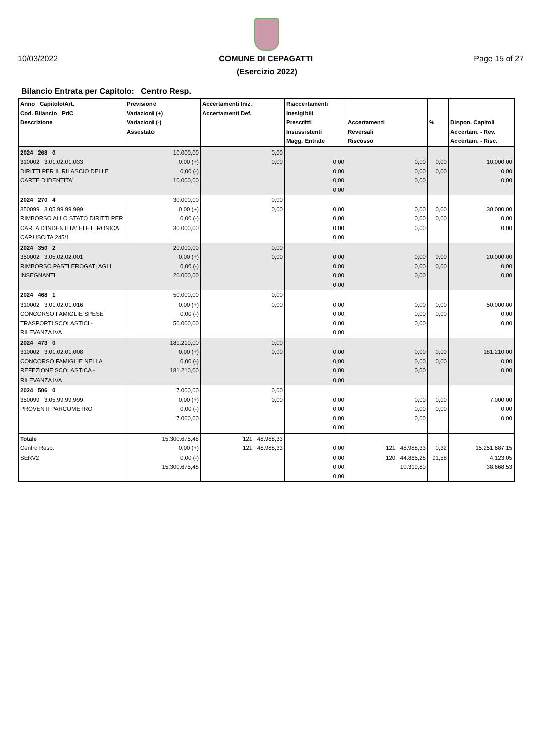10/03/2022 COMUNE DI CEPAGATTI Page 15 of 27
(Esercizio 2022)
Bilancio Entrata per Capitolo: Centro Resp.
| Anno Capitolo/Art. Cod. Bilancio PdC Descrizione | Previsione Variazioni (+) Variazioni (-) Assestato | Accertamenti Iniz. Accertamenti Def. | Riaccertamenti Inesigibili Prescritti Insussistenti Magg. Entrate | Accertamenti Reversali Riscosso | % | Dispon. Capitoli Accertam. - Rev. Accertam. - Risc. |
| --- | --- | --- | --- | --- | --- | --- |
| 2024 268 0 310002 3.01.02.01.033 DIRITTI PER IL RILASCIO DELLE CARTE D'IDENTITA' | 10.000,00 0,00 (+) 0,00 (-) 10.000,00 | 0,00 0,00 | 0,00 0,00 0,00 0,00 | 0,00 0,00 0,00 | 0,00 0,00 | 10.000,00 0,00 0,00 |
| 2024 270 4 350099 3.05.99.99.999 RIMBORSO ALLO STATO DIRITTI PER CARTA D'INDENTITA' ELETTRONICA CAP.USCITA 245/1 | 30.000,00 0,00 (+) 0,00 (-) 30.000,00 | 0,00 0,00 | 0,00 0,00 0,00 0,00 | 0,00 0,00 0,00 | 0,00 0,00 | 30.000,00 0,00 0,00 |
| 2024 350 2 350002 3.05.02.02.001 RIMBORSO PASTI EROGATI AGLI INSEGNANTI | 20.000,00 0,00 (+) 0,00 (-) 20.000,00 | 0,00 0,00 | 0,00 0,00 0,00 0,00 | 0,00 0,00 0,00 | 0,00 0,00 | 20.000,00 0,00 0,00 |
| 2024 468 1 310002 3.01.02.01.016 CONCORSO FAMIGLIE SPESE TRASPORTI SCOLASTICI - RILEVANZA IVA | 50.000,00 0,00 (+) 0,00 (-) 50.000,00 | 0,00 0,00 | 0,00 0,00 0,00 0,00 | 0,00 0,00 0,00 | 0,00 0,00 | 50.000,00 0,00 0,00 |
| 2024 473 0 310002 3.01.02.01.008 CONCORSO FAMIGLIE NELLA REFEZIONE SCOLASTICA - RILEVANZA IVA | 181.210,00 0,00 (+) 0,00 (-) 181.210,00 | 0,00 0,00 | 0,00 0,00 0,00 0,00 | 0,00 0,00 0,00 | 0,00 0,00 | 181.210,00 0,00 0,00 |
| 2024 506 0 350099 3.05.99.99.999 PROVENTI PARCOMETRO | 7.000,00 0,00 (+) 0,00 (-) 7.000,00 | 0,00 0,00 | 0,00 0,00 0,00 0,00 | 0,00 0,00 0,00 | 0,00 0,00 | 7.000,00 0,00 0,00 |
| Totale Centro Resp. SERV2 | 15.300.675,48 0,00 (+) 0,00 (-) 15.300.675,48 | 121 48.988,33 121 48.988,33 | 0,00 0,00 0,00 0,00 | 121 48.988,33 120 44.865,28 10.319,80 | 0,32 91,58 | 15.251.687,15 4.123,05 38.668,53 |